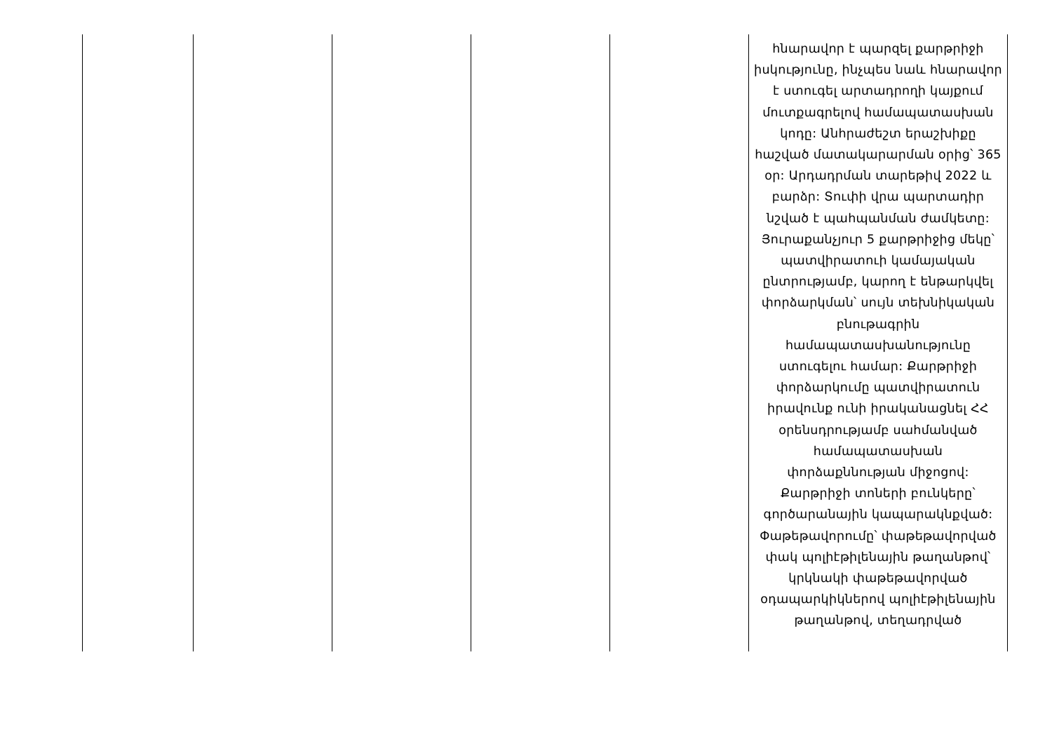| | | | | | հնարավոր է պարզել քարթրիջի իսկությունը, ինչպես նաև հնարավոր է ստուգել արտադրողի կայքում մուտքագրելով համապատասխան կոդը: Անհրաժեշտ երաշխիքը հաշված մատակարարման օրից՝ 365 օր: Արդադրման տարեթիվ 2022 և բարձր: Տուփի վրա պարտադիր նշված է պահպանման ժամկետը: Յուրաքանչյուր 5 քարթրիջից մեկը՝ պատվիրատուի կամայական ընտրությամբ, կարող է ենթարկվել փորձարկման՝ սույն տեխնիկական բնութագրին համապատասխանությունը ստուգելու համար: Քարթրիջի փորձարկումը պատվիրատուն իրավունք ունի իրականացնել ՀՀ օրենսդրությամբ սահմանված համապատասխան փորձաքննության միջոցով: Քարթրիջի տոների բունկերը՝ գործարանային կապարակնքված: Փաթեթավորումը՝ փաթեթավորված փակ պոլիէթիլենային թաղանթով՝ կրկնակի փաթեթավորված օդապարկիկներով պոլիէթիլենային թաղանթով, տեղադրված |